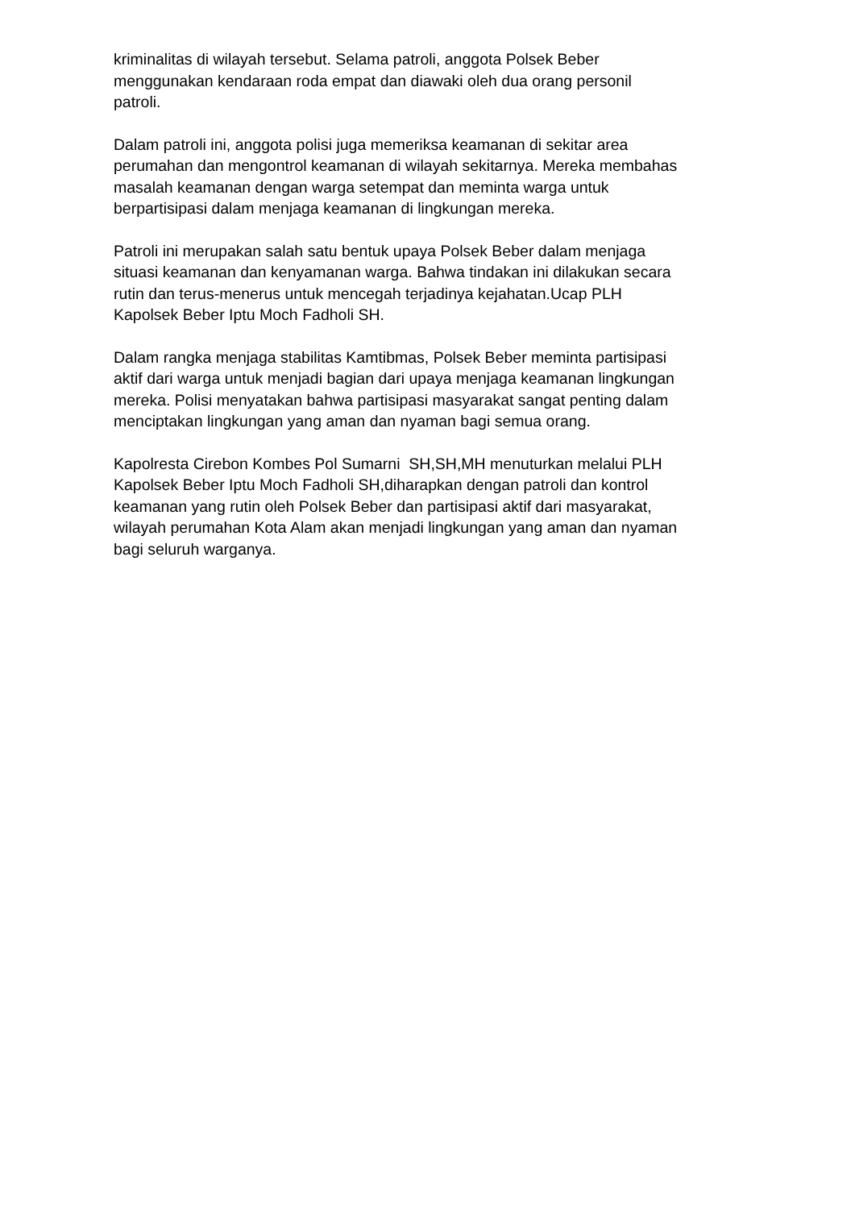kriminalitas di wilayah tersebut. Selama patroli, anggota Polsek Beber
menggunakan kendaraan roda empat dan diawaki oleh dua orang personil
patroli.
Dalam patroli ini, anggota polisi juga memeriksa keamanan di sekitar area
perumahan dan mengontrol keamanan di wilayah sekitarnya. Mereka membahas
masalah keamanan dengan warga setempat dan meminta warga untuk
berpartisipasi dalam menjaga keamanan di lingkungan mereka.
Patroli ini merupakan salah satu bentuk upaya Polsek Beber dalam menjaga
situasi keamanan dan kenyamanan warga. Bahwa tindakan ini dilakukan secara
rutin dan terus-menerus untuk mencegah terjadinya kejahatan.Ucap PLH
Kapolsek Beber Iptu Moch Fadholi SH.
Dalam rangka menjaga stabilitas Kamtibmas, Polsek Beber meminta partisipasi
aktif dari warga untuk menjadi bagian dari upaya menjaga keamanan lingkungan
mereka. Polisi menyatakan bahwa partisipasi masyarakat sangat penting dalam
menciptakan lingkungan yang aman dan nyaman bagi semua orang.
Kapolresta Cirebon Kombes Pol Sumarni SH,SH,MH menuturkan melalui PLH
Kapolsek Beber Iptu Moch Fadholi SH,diharapkan dengan patroli dan kontrol
keamanan yang rutin oleh Polsek Beber dan partisipasi aktif dari masyarakat,
wilayah perumahan Kota Alam akan menjadi lingkungan yang aman dan nyaman
bagi seluruh warganya.